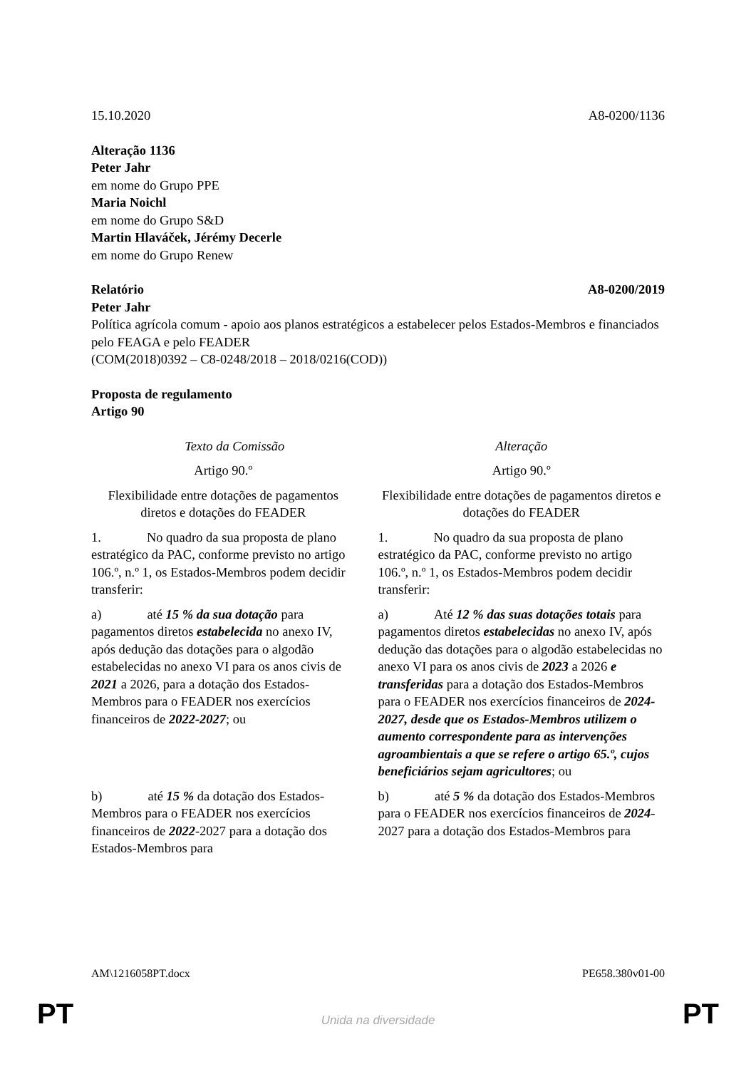15.10.2020 A8-0200/1136
Alteração 1136
Peter Jahr
em nome do Grupo PPE
Maria Noichl
em nome do Grupo S&D
Martin Hlaváček, Jérémy Decerle
em nome do Grupo Renew
Relatório A8-0200/2019
Peter Jahr
Política agrícola comum - apoio aos planos estratégicos a estabelecer pelos Estados-Membros e financiados pelo FEAGA e pelo FEADER
(COM(2018)0392 – C8-0248/2018 – 2018/0216(COD))
Proposta de regulamento
Artigo 90
| Texto da Comissão | Alteração |
| --- | --- |
| Artigo 90.º | Artigo 90.º |
| Flexibilidade entre dotações de pagamentos diretos e dotações do FEADER | Flexibilidade entre dotações de pagamentos diretos e dotações do FEADER |
| 1. No quadro da sua proposta de plano estratégico da PAC, conforme previsto no artigo 106.º, n.º 1, os Estados-Membros podem decidir transferir: | 1. No quadro da sua proposta de plano estratégico da PAC, conforme previsto no artigo 106.º, n.º 1, os Estados-Membros podem decidir transferir: |
| a) até 15 % da sua dotação para pagamentos diretos estabelecida no anexo IV, após dedução das dotações para o algodão estabelecidas no anexo VI para os anos civis de 2021 a 2026, para a dotação dos Estados-Membros para o FEADER nos exercícios financeiros de 2022-2027 ; ou | a) Até 12 % das suas dotações totais para pagamentos diretos estabelecidas no anexo IV, após dedução das dotações para o algodão estabelecidas no anexo VI para os anos civis de 2023 a 2026 e transferidas para a dotação dos Estados-Membros para o FEADER nos exercícios financeiros de 2024-2027, desde que os Estados-Membros utilizem o aumento correspondente para as intervenções agroambientais a que se refere o artigo 65.º, cujos beneficiários sejam agricultores ; ou |
| b) até 15 % da dotação dos Estados-Membros para o FEADER nos exercícios financeiros de 2022 -2027 para a dotação dos Estados-Membros para | b) até 5 % da dotação dos Estados-Membros para o FEADER nos exercícios financeiros de 2024 -2027 para a dotação dos Estados-Membros para |
AM\1216058PT.docx PE658.380v01-00
PT
Unida na diversidade PT